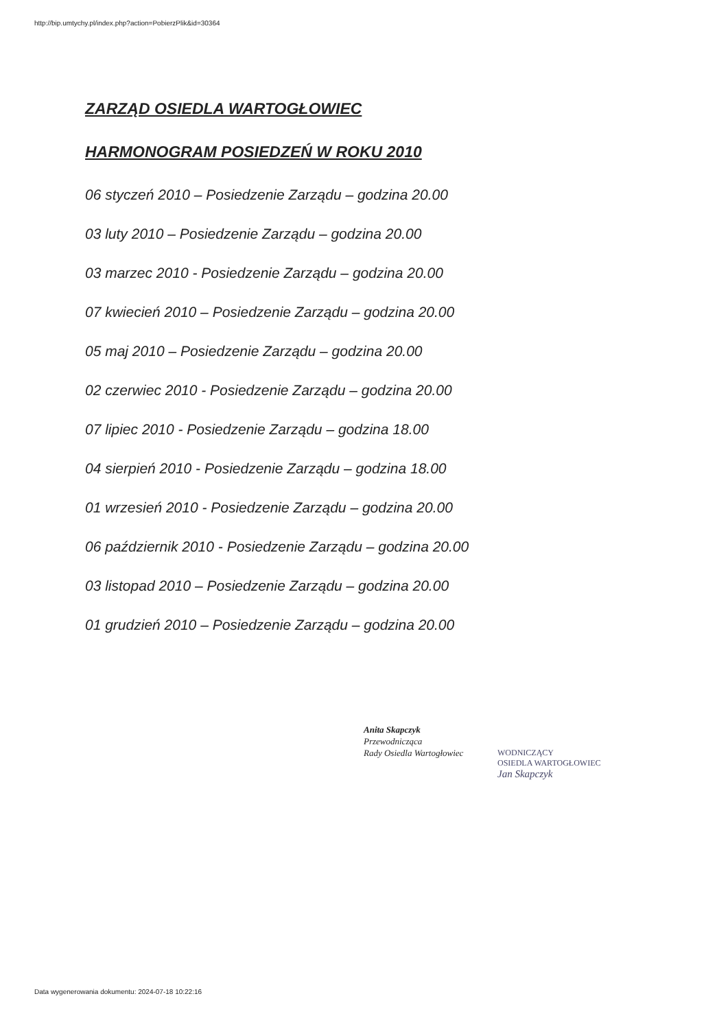http://bip.umtychy.pl/index.php?action=PobierzPlik&id=30364
ZARZĄD OSIEDLA WARTOGŁOWIEC
HARMONOGRAM POSIEDZEŃ W ROKU 2010
06 styczeń 2010 – Posiedzenie Zarządu – godzina 20.00
03 luty 2010 – Posiedzenie Zarządu – godzina 20.00
03 marzec 2010 - Posiedzenie Zarządu – godzina 20.00
07 kwiecień 2010 – Posiedzenie Zarządu – godzina 20.00
05 maj 2010 – Posiedzenie Zarządu – godzina 20.00
02 czerwiec 2010 - Posiedzenie Zarządu – godzina 20.00
07 lipiec 2010 - Posiedzenie Zarządu – godzina 18.00
04 sierpień 2010 - Posiedzenie Zarządu – godzina 18.00
01 wrzesień 2010 - Posiedzenie Zarządu – godzina 20.00
06 październik 2010 - Posiedzenie Zarządu – godzina 20.00
03 listopad 2010 – Posiedzenie Zarządu – godzina 20.00
01 grudzień 2010 – Posiedzenie Zarządu – godzina 20.00
Anita Skapczyk
Przewodnicząca
Rady Osiedla Wartogłowiec
WODNICZĄCY
OSIEDLA WARTOGŁOWIEC
Jan Skapczyk
Data wygenerowania dokumentu: 2024-07-18 10:22:16